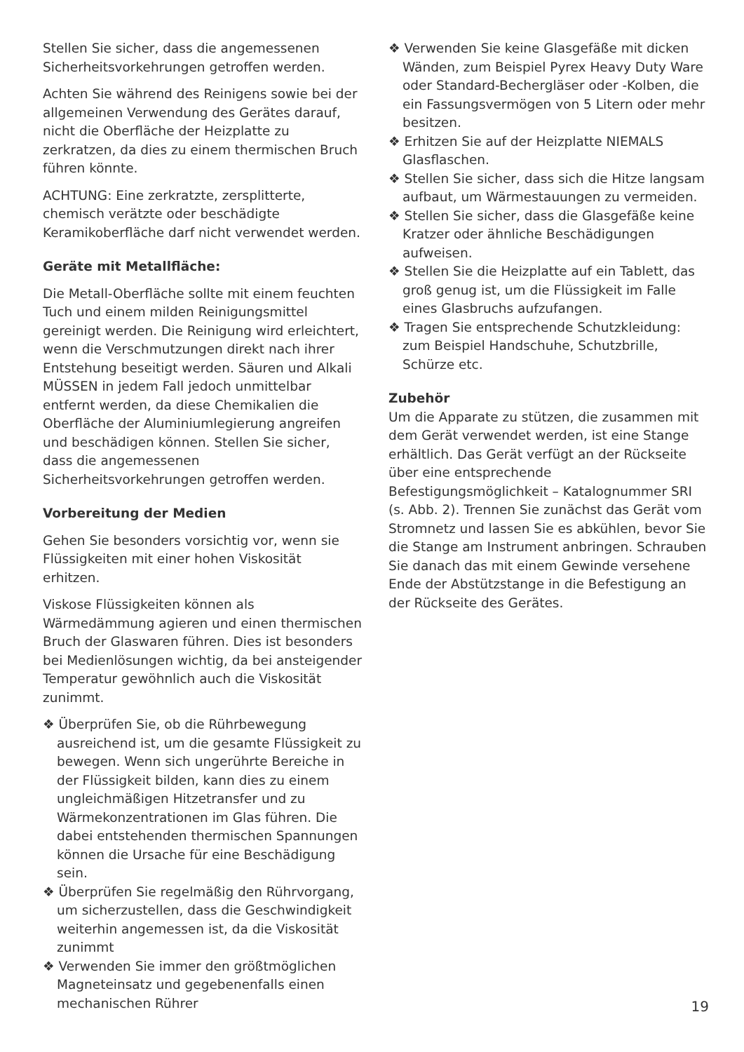Stellen Sie sicher, dass die angemessenen Sicherheitsvorkehrungen getroffen werden.
Achten Sie während des Reinigens sowie bei der allgemeinen Verwendung des Gerätes darauf, nicht die Oberfläche der Heizplatte zu zerkratzen, da dies zu einem thermischen Bruch führen könnte.
ACHTUNG: Eine zerkratzte, zersplitterte, chemisch verätzte oder beschädigte Keramikoberfläche darf nicht verwendet werden.
Geräte mit Metallfläche:
Die Metall-Oberfläche sollte mit einem feuchten Tuch und einem milden Reinigungsmittel gereinigt werden. Die Reinigung wird erleichtert, wenn die Verschmutzungen direkt nach ihrer Entstehung beseitigt werden. Säuren und Alkali MÜSSEN in jedem Fall jedoch unmittelbar entfernt werden, da diese Chemikalien die Oberfläche der Aluminiumlegierung angreifen und beschädigen können. Stellen Sie sicher, dass die angemessenen Sicherheitsvorkehrungen getroffen werden.
Vorbereitung der Medien
Gehen Sie besonders vorsichtig vor, wenn sie Flüssigkeiten mit einer hohen Viskosität erhitzen.
Viskose Flüssigkeiten können als Wärmedämmung agieren und einen thermischen Bruch der Glaswaren führen. Dies ist besonders bei Medienlösungen wichtig, da bei ansteigender Temperatur gewöhnlich auch die Viskosität zunimmt.
❖ Überprüfen Sie, ob die Rührbewegung ausreichend ist, um die gesamte Flüssigkeit zu bewegen. Wenn sich ungerührte Bereiche in der Flüssigkeit bilden, kann dies zu einem ungleichmäßigen Hitzetransfer und zu Wärmekonzentrationen im Glas führen. Die dabei entstehenden thermischen Spannungen können die Ursache für eine Beschädigung sein.
❖ Überprüfen Sie regelmäßig den Rührvorgang, um sicherzustellen, dass die Geschwindigkeit weiterhin angemessen ist, da die Viskosität zunimmt
❖ Verwenden Sie immer den größtmöglichen Magneteinsatz und gegebenenfalls einen mechanischen Rührer
❖ Verwenden Sie keine Glasgefäße mit dicken Wänden, zum Beispiel Pyrex Heavy Duty Ware oder Standard-Bechergläser oder -Kolben, die ein Fassungsvermögen von 5 Litern oder mehr besitzen.
❖ Erhitzen Sie auf der Heizplatte NIEMALS Glasflaschen.
❖ Stellen Sie sicher, dass sich die Hitze langsam aufbaut, um Wärmestauungen zu vermeiden.
❖ Stellen Sie sicher, dass die Glasgefäße keine Kratzer oder ähnliche Beschädigungen aufweisen.
❖ Stellen Sie die Heizplatte auf ein Tablett, das groß genug ist, um die Flüssigkeit im Falle eines Glasbruchs aufzufangen.
❖ Tragen Sie entsprechende Schutzkleidung: zum Beispiel Handschuhe, Schutzbrille, Schürze etc.
Zubehör
Um die Apparate zu stützen, die zusammen mit dem Gerät verwendet werden, ist eine Stange erhältlich. Das Gerät verfügt an der Rückseite über eine entsprechende Befestigungsmöglichkeit – Katalognummer SRI (s. Abb. 2). Trennen Sie zunächst das Gerät vom Stromnetz und lassen Sie es abkühlen, bevor Sie die Stange am Instrument anbringen. Schrauben Sie danach das mit einem Gewinde versehene Ende der Abstützstange in die Befestigung an der Rückseite des Gerätes.
19